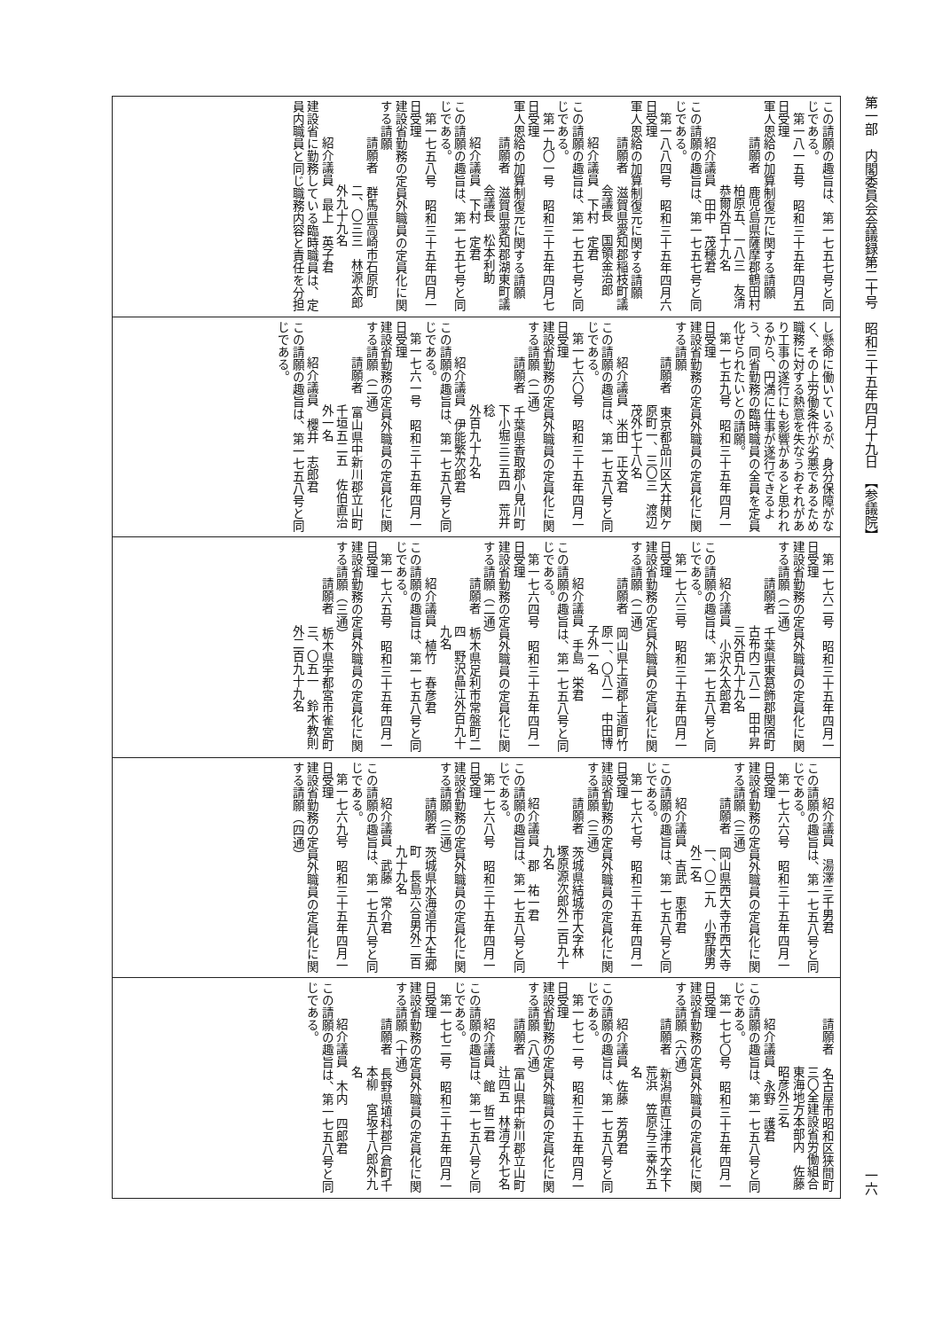第一部　内閣委員会会議録第二十号　昭和三十五年四月十九日　【参議院】 一六
この請願の趣旨は、第一七五七号と同
じである。
第一八一五号　昭和三十五年四月五
日受理
軍人恩給の加算制復元に関する請願
請願者　鹿児島県薩摩郡鶴田村
柏原五、一八三　友清
恭爾外百十九名
紹介議員　田中　茂穂君
この請願の趣旨は、第一七五七号と同
じである。
第一八八四号　昭和三十五年四月六
日受理
軍人恩給の加算制復元に関する請願
請願者　滋賀県愛知郡稲枝町議
会議長　国領金治郎
紹介議員　下村　定君
この請願の趣旨は、第一七五七号と同
じである。
第一九〇一号　昭和三十五年四月七
日受理
軍人恩給の加算制復元に関する請願
請願者　滋賀県愛知郡湖東町議
会議長　松本利助
紹介議員　下村　定君
この請願の趣旨は、第一七五七号と同
じである。
第一七五八号　昭和三十五年四月一
日受理
建設省勤務の定員外職員の定員化に関
する請願
請願者　群馬県高崎市石原町
二、〇三三　林源太郎
外九十九名
紹介議員　最上　英子君
建設省に勤務している臨時職員は、定
員内職員と同じ職務内容と責任を分担
し懸命に働いているが、身分保障がな
く、その上労働条件が劣悪であるため
職務に対する熱意を失なうおそれがあ
り工事の遂行にも影響があると思われ
るから、円満に仕事が遂行できるよ
う、同省勤務の臨時職員の全員を定員
化せられたいとの請願。
第一七五九号　昭和三十五年四月一
日受理
建設省勤務の定員外職員の定員化に関
する請願
請願者　東京都品川区大井関ケ
原町一、三〇三　渡辺
茂外七十八名
紹介議員　米田　正文君
この請願の趣旨は、第一七五八号と同
じである。
第一七六〇号　昭和三十五年四月一
日受理
建設省勤務の定員外職員の定員化に関
する請願（二通）
請願者　千葉県香取郡小見川町
下小堀三三五四　荒井稔
外百九十九名
紹介議員　伊能繁次郎君
この請願の趣旨は、第一七五八号と同
じである。
第一七六一号　昭和三十五年四月一
日受理
建設省勤務の定員外職員の定員化に関
する請願（二通）
請願者　富山県中新川郡立山町
千垣五二五　佐伯直治
外一名
紹介議員　櫻井　志郎君
この請願の趣旨は、第一七五八号と同
じである。
第一七六二号　昭和三十五年四月一
日受理
建設省勤務の定員外職員の定員化に関
する請願（二通）
請願者　千葉県東葛飾郡関宿町
古布内二八二　田中昇
三外百九十九名
紹介議員　小沢久太郎君
この請願の趣旨は、第一七五八号と同
じである。
第一七六三号　昭和三十五年四月一
日受理
建設省勤務の定員外職員の定員化に関
する請願（二通）
請願者　岡山県上道郡上道町竹
原一、〇八二　中田博
子外一名
紹介議員　手島　栄君
この請願の趣旨は、第一七五八号と同
じである。
第一七六四号　昭和三十五年四月一
日受理
建設省勤務の定員外職員の定員化に関
する請願（二通）
請願者　栃木県足利市常盤町二
四　野沢晶江外百九十
九名
紹介議員　植竹　春彦君
この請願の趣旨は、第一七五八号と同
じである。
第一七六五号　昭和三十五年四月一
日受理
建設省勤務の定員外職員の定員化に関
する請願（三通）
請願者　栃木県宇都宮市雀宮町
三、〇五一　鈴木教則
外二百九十九名
紹介議員　湯澤三千男君
この請願の趣旨は、第一七五八号と同
じである。
第一七六六号　昭和三十五年四月一
日受理
建設省勤務の定員外職員の定員化に関
する請願（三通）
請願者　岡山県西大寺市西大寺
一、〇二九　小野康男
外二名
紹介議員　吉武　恵市君
この請願の趣旨は、第一七五八号と同
じである。
第一七六七号　昭和三十五年四月一
日受理
建設省勤務の定員外職員の定員化に関
する請願（三通）
請願者　茨城県結城市大字林
塚原源次郎外二百九十
九名
紹介議員　郡　祐一君
この請願の趣旨は、第一七五八号と同
じである。
第一七六八号　昭和三十五年四月一
日受理
建設省勤務の定員外職員の定員化に関
する請願（三通）
請願者　茨城県水海道市大生郷
町　長島六合男外二百
九十九名
紹介議員　武藤　常介君
この請願の趣旨は、第一七五八号と同
じである。
第一七六九号　昭和三十五年四月一
日受理
建設省勤務の定員外職員の定員化に関
する請願（四通）
請願者　名古屋市昭和区狭間町
三〇全建設省労働組合
東海地方本部内　佐藤
昭彦外三名
紹介議員　永野　護君
この請願の趣旨は、第一七五八号と同
じである。
第一七七〇号　昭和三十五年四月一
日受理
建設省勤務の定員外職員の定員化に関
する請願（六通）
請願者　新潟県直江津市大字下
荒浜　笠原与三幸外五
名
紹介議員　佐藤　芳男君
この請願の趣旨は、第一七五八号と同
じである。
第一七七一号　昭和三十五年四月一
日受理
建設省勤務の定員外職員の定員化に関
する請願（八通）
請願者　富山県中新川郡立山町
辻四五　林清子外七名
紹介議員　館　哲二君
この請願の趣旨は、第一七五八号と同
じである。
第一七七二号　昭和三十五年四月一
日受理
建設省勤務の定員外職員の定員化に関
する請願（十通）
請願者　長野県埴科郡戸倉町千
本柳　宮坂千八郎外九
名
紹介議員　木内　四郎君
この請願の趣旨は、第一七五八号と同
じである。